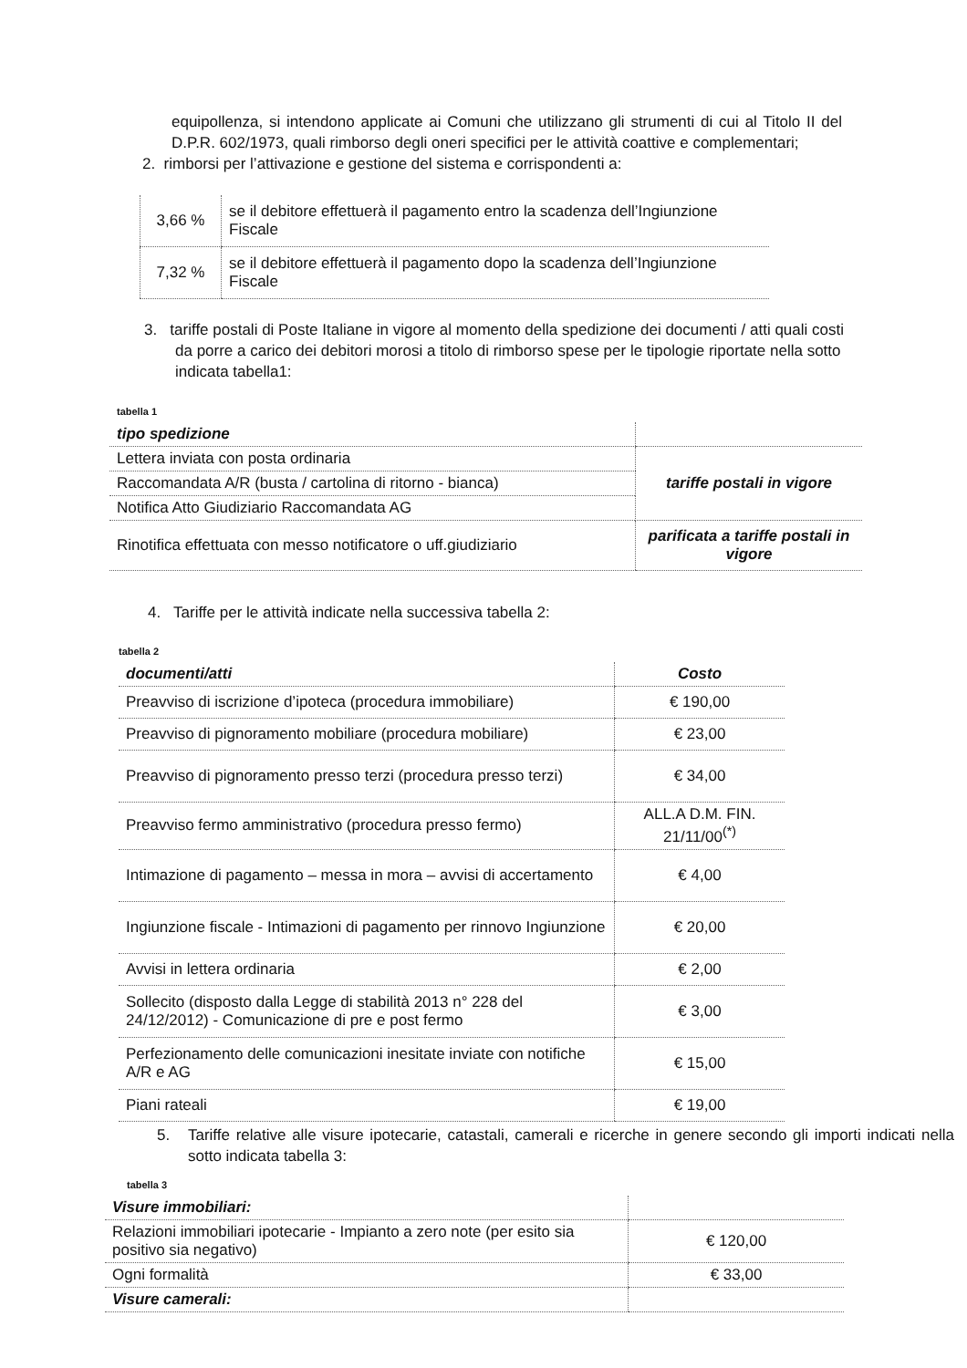equipollenza, si intendono applicate ai Comuni che utilizzano gli strumenti di cui al Titolo II del D.P.R. 602/1973, quali rimborso degli oneri specifici per le attività coattive e complementari;
2. rimborsi per l’attivazione e gestione del sistema e corrispondenti a:
| 3,66 % | se il debitore effettuerà il pagamento entro la scadenza dell’Ingiunzione Fiscale |
| 7,32 % | se il debitore effettuerà il pagamento dopo la scadenza dell’Ingiunzione Fiscale |
3. tariffe postali di Poste Italiane in vigore al momento della spedizione dei documenti / atti quali costi da porre a carico dei debitori morosi a titolo di rimborso spese per le tipologie riportate nella sotto indicata tabella1:
tabella 1
| tipo spedizione | |
| --- | --- |
| Lettera inviata con posta ordinaria | tariffe postali in vigore |
| Raccomandata A/R (busta / cartolina di ritorno - bianca) | |
| Notifica Atto Giudiziario Raccomandata AG | |
| Rinotifica effettuata con messo notificatore o uff.giudiziario | parificata a tariffe postali in vigore |
4. Tariffe per le attività indicate nella successiva tabella 2:
tabella 2
| documenti/atti | Costo |
| --- | --- |
| Preavviso di iscrizione d’ipoteca (procedura immobiliare) | € 190,00 |
| Preavviso di pignoramento mobiliare (procedura mobiliare) | € 23,00 |
| Preavviso di pignoramento presso terzi (procedura presso terzi) | € 34,00 |
| Preavviso fermo amministrativo (procedura presso fermo) | ALL.A D.M. FIN. 21/11/00<sup>(*)</sup> |
| Intimazione di pagamento – messa in mora – avvisi di accertamento | € 4,00 |
| Ingiunzione fiscale - Intimazioni di pagamento per rinnovo Ingiunzione | € 20,00 |
| Avvisi in lettera ordinaria | € 2,00 |
| Sollecito (disposto dalla Legge di stabilità 2013 n° 228 del 24/12/2012) - Comunicazione di pre e post fermo | € 3,00 |
| Perfezionamento delle comunicazioni inesitate inviate con notifiche A/R e AG | € 15,00 |
| Piani rateali | € 19,00 |
5. Tariffe relative alle visure ipotecarie, catastali, camerali e ricerche in genere secondo gli importi indicati nella sotto indicata tabella 3:
tabella 3
| Visure immobiliari: | |
| --- | --- |
| Relazioni immobiliari ipotecarie - Impianto a zero note (per esito sia positivo sia negativo) | € 120,00 |
| Ogni formalità | € 33,00 |
| Visure camerali: | |